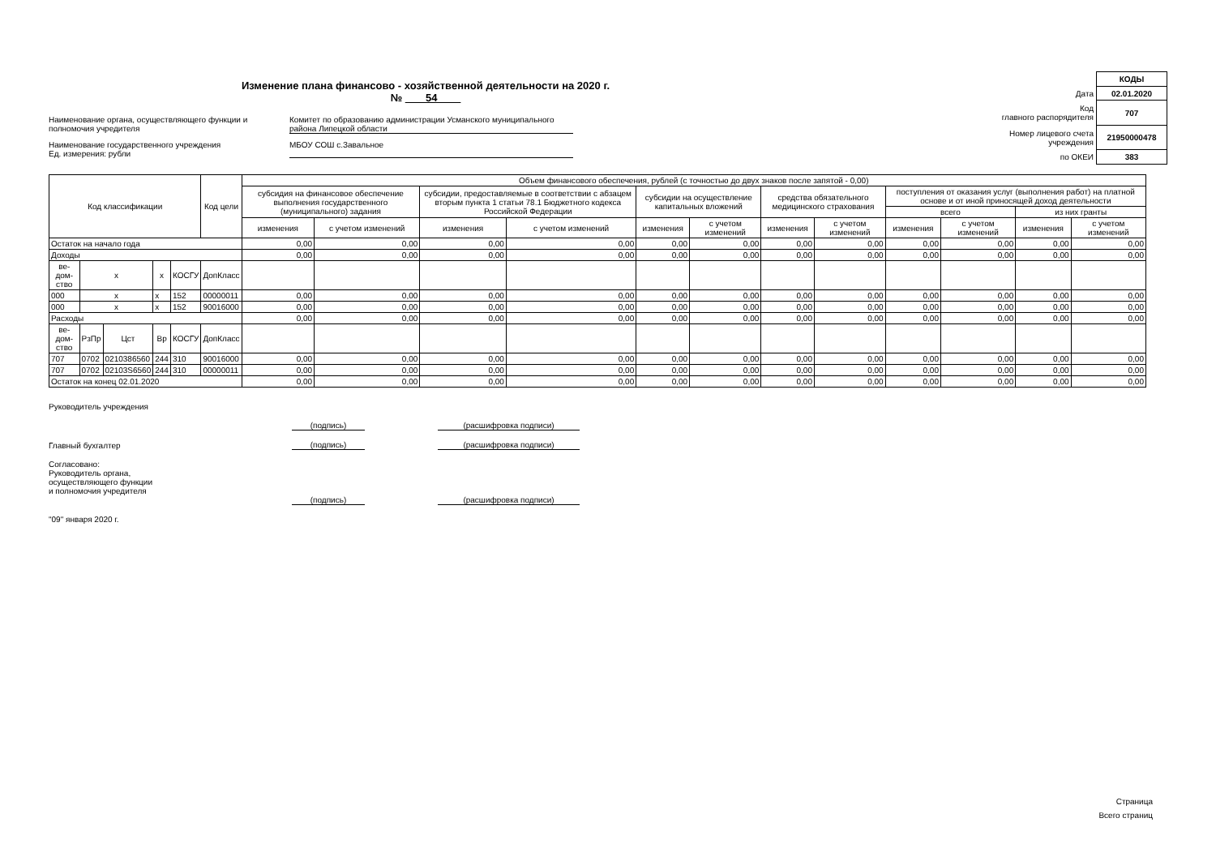Изменение плана финансово - хозяйственной деятельности на 2020 г. № 54
Наименование органа, осуществляющего функции и полномочия учредителя
Комитет по образованию администрации Усманского муниципального района Липецкой области
Наименование государственного учреждения
Ед. измерения: рубли
МБОУ СОШ с.Завальное
| | КОДЫ |
| Дата | 02.01.2020 |
| Код главного распорядителя | 707 |
| Номер лицевого счета учреждения | 21950000478 |
| по ОКЕИ | 383 |
| Код классификации | | | | | Код цели | Объем финансового обеспечения, рублей (с точностью до двух знаков после запятой - 0,00) | | | | | | | | | | | |
| --- | --- | --- | --- | --- | --- | --- | --- | --- | --- | --- | --- | --- | --- | --- | --- | --- | --- |
| | | | | | | субсидия на финансовое обеспечение выполнения государственного (муниципального) задания | | субсидии, предоставляемые в соответствии с абзацем вторым пункта 1 статьи 78.1 Бюджетного кодекса Российской Федерации | | субсидии на осуществление капитальных вложений | | средства обязательного медицинского страхования | | поступления от оказания услуг (выполнения работ) на платной основе и от иной приносящей доход деятельности | | | |
| | | | | | | | | | | | | | | всего | | из них гранты | |
| | | | | | | изменения | с учетом изменений | изменения | с учетом изменений | изменения | с учетом изменений | изменения | с учетом изменений | изменения | с учетом изменений | изменения | с учетом изменений |
| Остаток на начало года | | | | | | 0,00 | 0,00 | 0,00 | 0,00 | 0,00 | 0,00 | 0,00 | 0,00 | 0,00 | 0,00 | 0,00 | 0,00 |
| Доходы | | | | | | 0,00 | 0,00 | 0,00 | 0,00 | 0,00 | 0,00 | 0,00 | 0,00 | 0,00 | 0,00 | 0,00 | 0,00 |
| ве-дом-ство | х | | х | КОСГУ | ДопКласс | | | | | | | | | | | | |
| 000 | х | | х | 152 | 00000011 | 0,00 | 0,00 | 0,00 | 0,00 | 0,00 | 0,00 | 0,00 | 0,00 | 0,00 | 0,00 | 0,00 | 0,00 |
| 000 | х | | х | 152 | 90016000 | 0,00 | 0,00 | 0,00 | 0,00 | 0,00 | 0,00 | 0,00 | 0,00 | 0,00 | 0,00 | 0,00 | 0,00 |
| Расходы | | | | | | 0,00 | 0,00 | 0,00 | 0,00 | 0,00 | 0,00 | 0,00 | 0,00 | 0,00 | 0,00 | 0,00 | 0,00 |
| ве-дом-ство | РзПр | Цст | Вр | КОСГУ | ДопКласс | | | | | | | | | | | | |
| 707 | 0702 | 0210386560 | 244 | 310 | 90016000 | 0,00 | 0,00 | 0,00 | 0,00 | 0,00 | 0,00 | 0,00 | 0,00 | 0,00 | 0,00 | 0,00 | 0,00 |
| 707 | 0702 | 02103S6560 | 244 | 310 | 00000011 | 0,00 | 0,00 | 0,00 | 0,00 | 0,00 | 0,00 | 0,00 | 0,00 | 0,00 | 0,00 | 0,00 | 0,00 |
| Остаток на конец 02.01.2020 | | | | | | 0,00 | 0,00 | 0,00 | 0,00 | 0,00 | 0,00 | 0,00 | 0,00 | 0,00 | 0,00 | 0,00 | 0,00 |
Руководитель учреждения
(подпись)
(расшифровка подписи)
Главный бухгалтер
(подпись)
(расшифровка подписи)
Согласовано:
Руководитель органа,
осуществляющего функции
и полномочия учредителя
(подпись)
(расшифровка подписи)
"09" января 2020 г.
Страница
Всего страниц